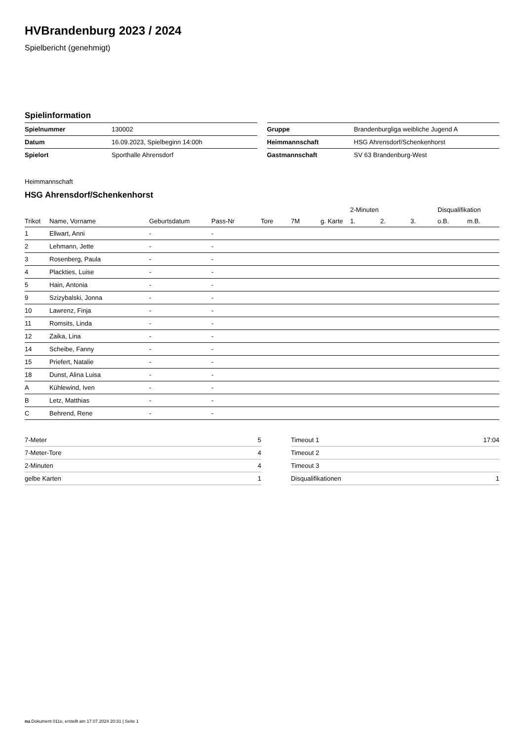HVBrandenburg 2023 / 2024
Spielbericht (genehmigt)
Spielinformation
| Spielnummer | 130002 |
| Datum | 16.09.2023, Spielbeginn 14:00h |
| Spielort | Sporthalle Ahrensdorf |
| Gruppe | Brandenburgliga weibliche Jugend A |
| Heimmannschaft | HSG Ahrensdorf/Schenkenhorst |
| Gastmannschaft | SV 63 Brandenburg-West |
Heimmannschaft
HSG Ahrensdorf/Schenkenhorst
| | | | | | | | 2-Minuten | | | Disqualifikation | |
| --- | --- | --- | --- | --- | --- | --- | --- | --- | --- | --- | --- |
| Trikot | Name, Vorname | Geburtsdatum | Pass-Nr | Tore | 7M | g. Karte | 1. | 2. | 3. | o.B. | m.B. |
| 1 | Ellwart, Anni | - | - | | | | | | | | |
| 2 | Lehmann, Jette | - | - | | | | | | | | |
| 3 | Rosenberg, Paula | - | - | | | | | | | | |
| 4 | Plackties, Luise | - | - | | | | | | | | |
| 5 | Hain, Antonia | - | - | | | | | | | | |
| 9 | Szizybalski, Jonna | - | - | | | | | | | | |
| 10 | Lawrenz, Finja | - | - | | | | | | | | |
| 11 | Romsits, Linda | - | - | | | | | | | | |
| 12 | Zaika, Lina | - | - | | | | | | | | |
| 14 | Scheibe, Fanny | - | - | | | | | | | | |
| 15 | Priefert, Natalie | - | - | | | | | | | | |
| 18 | Dunst, Alina Luisa | - | - | | | | | | | | |
| A | Kühlewind, Iven | - | - | | | | | | | | |
| B | Letz, Matthias | - | - | | | | | | | | |
| C | Behrend, Rene | - | - | | | | | | | | |
| 7-Meter | 5 |
| 7-Meter-Tore | 4 |
| 2-Minuten | 4 |
| gelbe Karten | 1 |
| Timeout 1 | 17:04 |
| Timeout 2 | |
| Timeout 3 | |
| Disqualifikationen | 1 |
nu.Dokument 011e, erstellt am 17.07.2024 20:31 | Seite 1